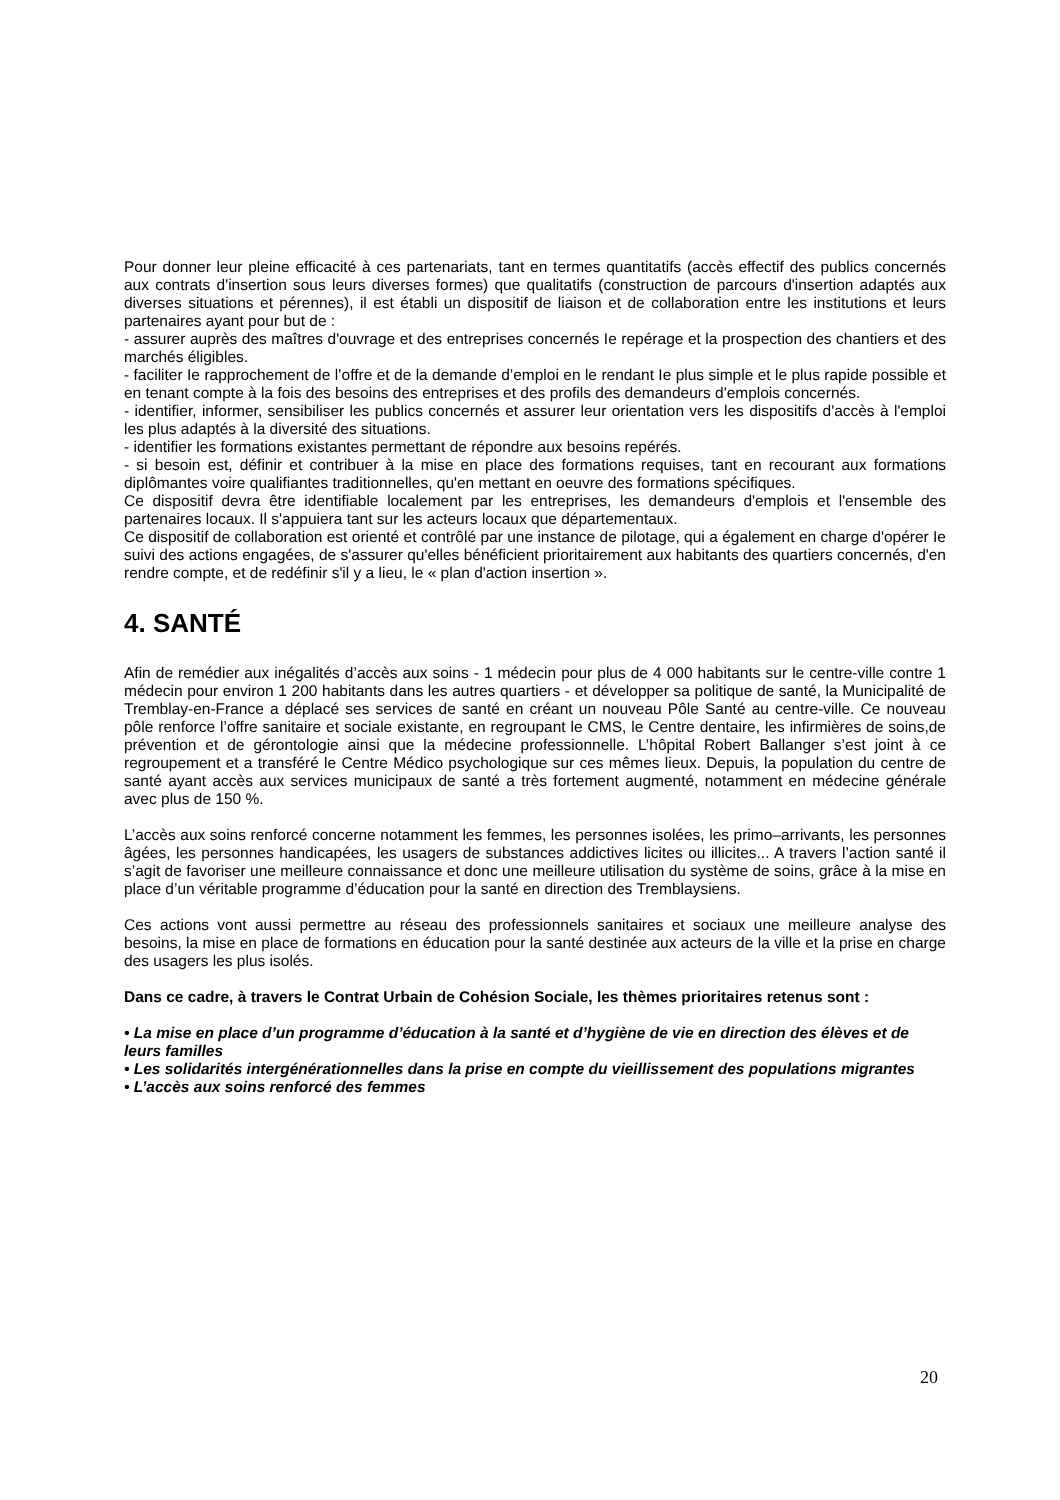Pour donner leur pleine efficacité à ces partenariats, tant en termes quantitatifs (accès effectif des publics concernés aux contrats d'insertion sous leurs diverses formes) que qualitatifs (construction de parcours d'insertion adaptés aux diverses situations et pérennes), il est établi un dispositif de liaison et de collaboration entre les institutions et leurs partenaires ayant pour but de :
- assurer auprès des maîtres d'ouvrage et des entreprises concernés Ie repérage et la prospection des chantiers et des marchés éligibles.
- faciliter Ie rapprochement de l’offre et de la demande d’emploi en le rendant Ie plus simple et le plus rapide possible et en tenant compte à la fois des besoins des entreprises et des profils des demandeurs d'emplois concernés.
- identifier, informer, sensibiliser les publics concernés et assurer leur orientation vers les dispositifs d'accès à l'emploi les plus adaptés à la diversité des situations.
- identifier les formations existantes permettant de répondre aux besoins repérés.
- si besoin est, définir et contribuer à la mise en place des formations requises, tant en recourant aux formations diplômantes voire qualifiantes traditionnelles, qu'en mettant en oeuvre des formations spécifiques.
Ce dispositif devra être identifiable localement par les entreprises, les demandeurs d'emplois et l'ensemble des partenaires locaux. Il s'appuiera tant sur les acteurs locaux que départementaux.
Ce dispositif de collaboration est orienté et contrôlé par une instance de pilotage, qui a également en charge d'opérer Ie suivi des actions engagées, de s'assurer qu'elles bénéficient prioritairement aux habitants des quartiers concernés, d'en rendre compte, et de redéfinir s'il y a lieu, le « plan d'action insertion ».
4. SANTÉ
Afin de remédier aux inégalités d’accès aux soins - 1 médecin pour plus de 4 000 habitants sur le centre-ville contre 1 médecin pour environ 1 200 habitants dans les autres quartiers - et développer sa politique de santé, la Municipalité de Tremblay-en-France a déplacé ses services de santé en créant un nouveau Pôle Santé au centre-ville. Ce nouveau pôle renforce l’offre sanitaire et sociale existante, en regroupant le CMS, le Centre dentaire, les infirmières de soins,de prévention et de gérontologie ainsi que la médecine professionnelle. L’hôpital Robert Ballanger s’est joint à ce regroupement et a transféré le Centre Médico psychologique sur ces mêmes lieux. Depuis, la population du centre de santé ayant accès aux services municipaux de santé a très fortement augmenté, notamment en médecine générale avec plus de 150 %.
L’accès aux soins renforcé concerne notamment les femmes, les personnes isolées, les primo–arrivants, les personnes âgées, les personnes handicapées, les usagers de substances addictives licites ou illicites... A travers l’action santé il s’agit de favoriser une meilleure connaissance et donc une meilleure utilisation du système de soins, grâce à la mise en place d’un véritable programme d’éducation pour la santé en direction des Tremblaysiens.
Ces actions vont aussi permettre au réseau des professionnels sanitaires et sociaux une meilleure analyse des besoins, la mise en place de formations en éducation pour la santé destinée aux acteurs de la ville et la prise en charge des usagers les plus isolés.
Dans ce cadre, à travers le Contrat Urbain de Cohésion Sociale, les thèmes prioritaires retenus sont :
• La mise en place d’un programme d’éducation à la santé et d’hygiène de vie en direction des élèves et de leurs familles
• Les solidarités intergénérationnelles dans la prise en compte du vieillissement des populations migrantes
• L’accès aux soins renforcé des femmes
20